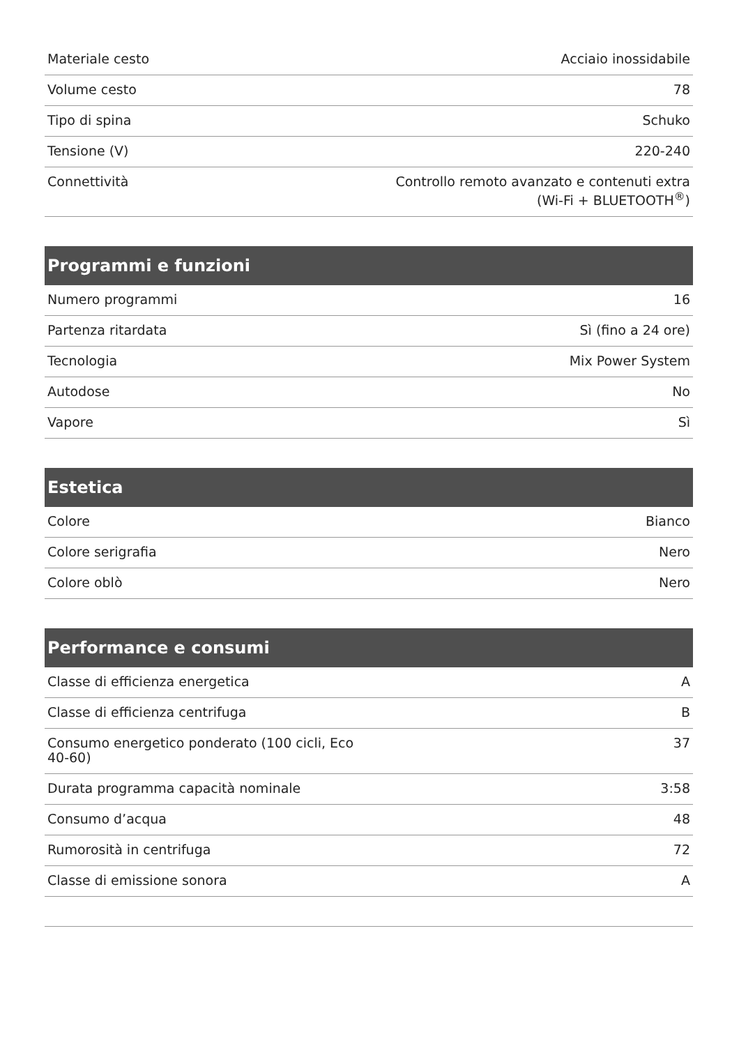| Materiale cesto | Acciaio inossidabile |
| Volume cesto | 78 |
| Tipo di spina | Schuko |
| Tensione (V) | 220-240 |
| Connettività | Controllo remoto avanzato e contenuti extra (Wi-Fi + BLUETOOTH<sup>®</sup>) |
| Programmi e funzioni | |
| --- | --- |
| Numero programmi | 16 |
| Partenza ritardata | Sì (fino a 24 ore) |
| Tecnologia | Mix Power System |
| Autodose | No |
| Vapore | Sì |
| Estetica | |
| --- | --- |
| Colore | Bianco |
| Colore serigrafia | Nero |
| Colore oblò | Nero |
| Performance e consumi | |
| --- | --- |
| Classe di efficienza energetica | A |
| Classe di efficienza centrifuga | B |
| Consumo energetico ponderato (100 cicli, Eco 40-60) | 37 |
| Durata programma capacità nominale | 3:58 |
| Consumo d’acqua | 48 |
| Rumorosità in centrifuga | 72 |
| Classe di emissione sonora | A |